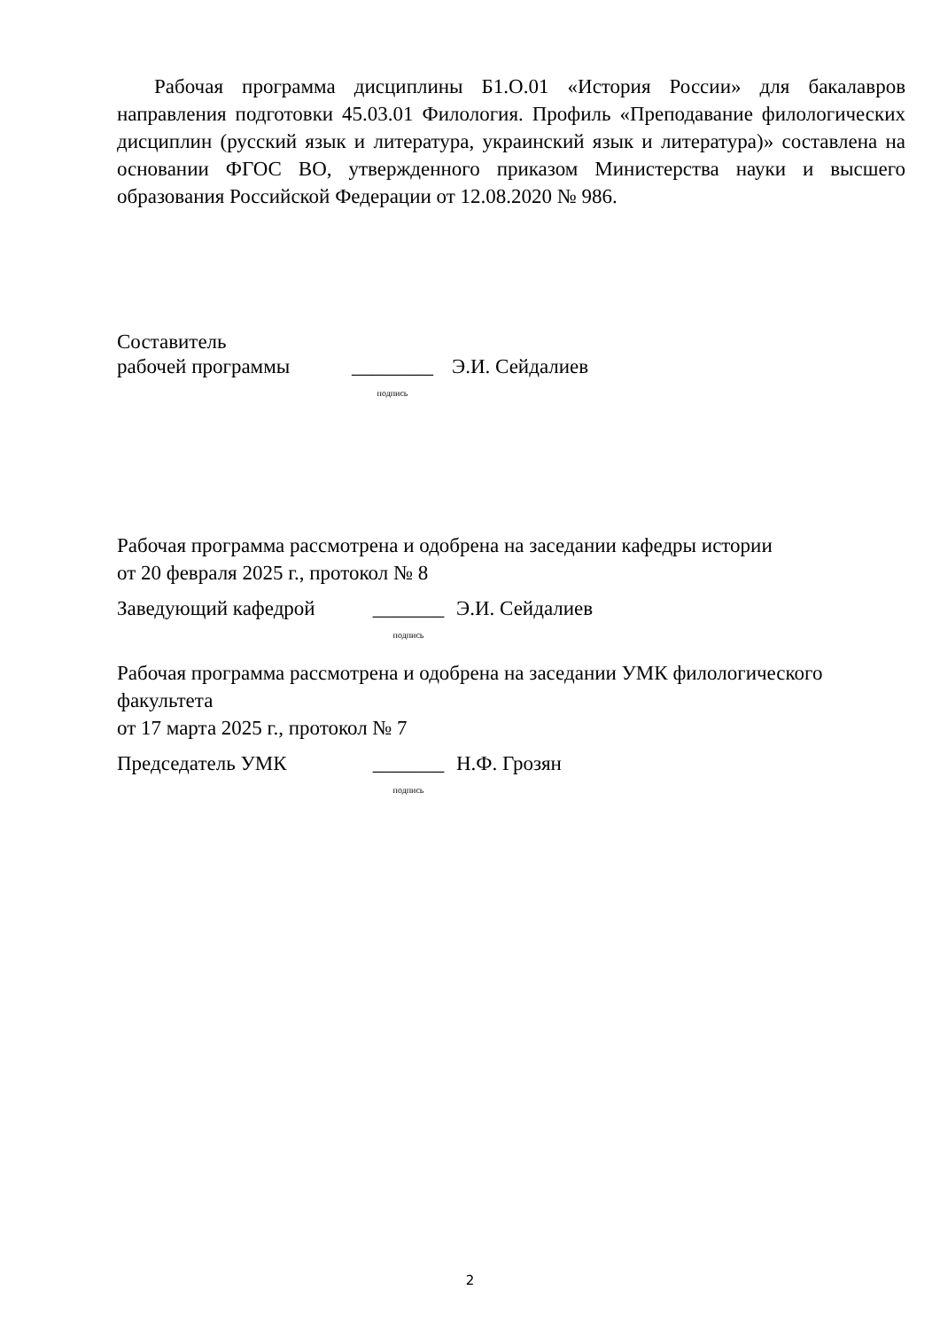Рабочая программа дисциплины Б1.О.01 «История России» для бакалавров направления подготовки 45.03.01 Филология. Профиль «Преподавание филологических дисциплин (русский язык и литература, украинский язык и литература)» составлена на основании ФГОС ВО, утвержденного приказом Министерства науки и высшего образования Российской Федерации от 12.08.2020 № 986.
Составитель
рабочей программы ________
подпись Э.И. Сейдалиев
Рабочая программа рассмотрена и одобрена на заседании кафедры истории
от 20 февраля 2025 г., протокол № 8
Заведующий кафедрой _______
подпись Э.И. Сейдалиев
Рабочая программа рассмотрена и одобрена на заседании УМК филологического факультета
от 17 марта 2025 г., протокол № 7
Председатель УМК _______
подпись Н.Ф. Грозян
2